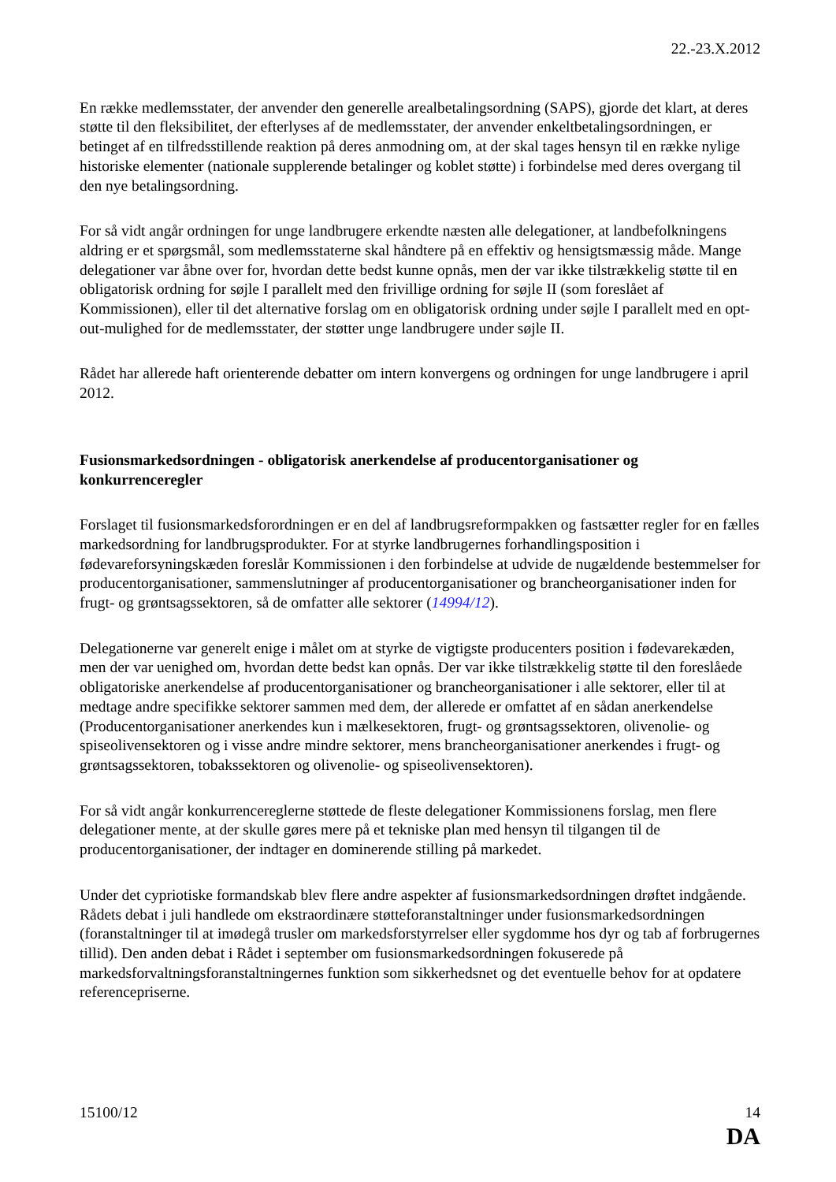22.-23.X.2012
En række medlemsstater, der anvender den generelle arealbetalingsordning (SAPS), gjorde det klart, at deres støtte til den fleksibilitet, der efterlyses af de medlemsstater, der anvender enkeltbetalingsordningen, er betinget af en tilfredsstillende reaktion på deres anmodning om, at der skal tages hensyn til en række nylige historiske elementer (nationale supplerende betalinger og koblet støtte) i forbindelse med deres overgang til den nye betalingsordning.
For så vidt angår ordningen for unge landbrugere erkendte næsten alle delegationer, at landbefolkningens aldring er et spørgsmål, som medlemsstaterne skal håndtere på en effektiv og hensigtsmæssig måde. Mange delegationer var åbne over for, hvordan dette bedst kunne opnås, men der var ikke tilstrækkelig støtte til en obligatorisk ordning for søjle I parallelt med den frivillige ordning for søjle II (som foreslået af Kommissionen), eller til det alternative forslag om en obligatorisk ordning under søjle I parallelt med en opt-out-mulighed for de medlemsstater, der støtter unge landbrugere under søjle II.
Rådet har allerede haft orienterende debatter om intern konvergens og ordningen for unge landbrugere i april 2012.
Fusionsmarkedsordningen - obligatorisk anerkendelse af producentorganisationer og konkurrenceregler
Forslaget til fusionsmarkedsforordningen er en del af landbrugsreformpakken og fastsætter regler for en fælles markedsordning for landbrugsprodukter. For at styrke landbrugernes forhandlingsposition i fødevareforsyningskæden foreslår Kommissionen i den forbindelse at udvide de nugældende bestemmelser for producentorganisationer, sammenslutninger af producentorganisationer og brancheorganisationer inden for frugt- og grøntsagssektoren, så de omfatter alle sektorer (14994/12).
Delegationerne var generelt enige i målet om at styrke de vigtigste producenters position i fødevarekæden, men der var uenighed om, hvordan dette bedst kan opnås. Der var ikke tilstrækkelig støtte til den foreslåede obligatoriske anerkendelse af producentorganisationer og brancheorganisationer i alle sektorer, eller til at medtage andre specifikke sektorer sammen med dem, der allerede er omfattet af en sådan anerkendelse (Producentorganisationer anerkendes kun i mælkesektoren, frugt- og grøntsagssektoren, olivenolie- og spiseolivensektoren og i visse andre mindre sektorer, mens brancheorganisationer anerkendes i frugt- og grøntsagssektoren, tobakssektoren og olivenolie- og spiseolivensektoren).
For så vidt angår konkurrencereglerne støttede de fleste delegationer Kommissionens forslag, men flere delegationer mente, at der skulle gøres mere på et tekniske plan med hensyn til tilgangen til de producentorganisationer, der indtager en dominerende stilling på markedet.
Under det cypriotiske formandskab blev flere andre aspekter af fusionsmarkedsordningen drøftet indgående. Rådets debat i juli handlede om ekstraordinære støtteforanstaltninger under fusionsmarkedsordningen (foranstaltninger til at imødegå trusler om markedsforstyrrelser eller sygdomme hos dyr og tab af forbrugernes tillid). Den anden debat i Rådet i september om fusionsmarkedsordningen fokuserede på markedsforvaltningsforanstaltningernes funktion som sikkerhedsnet og det eventuelle behov for at opdatere referencepriserne.
15100/12 14
DA